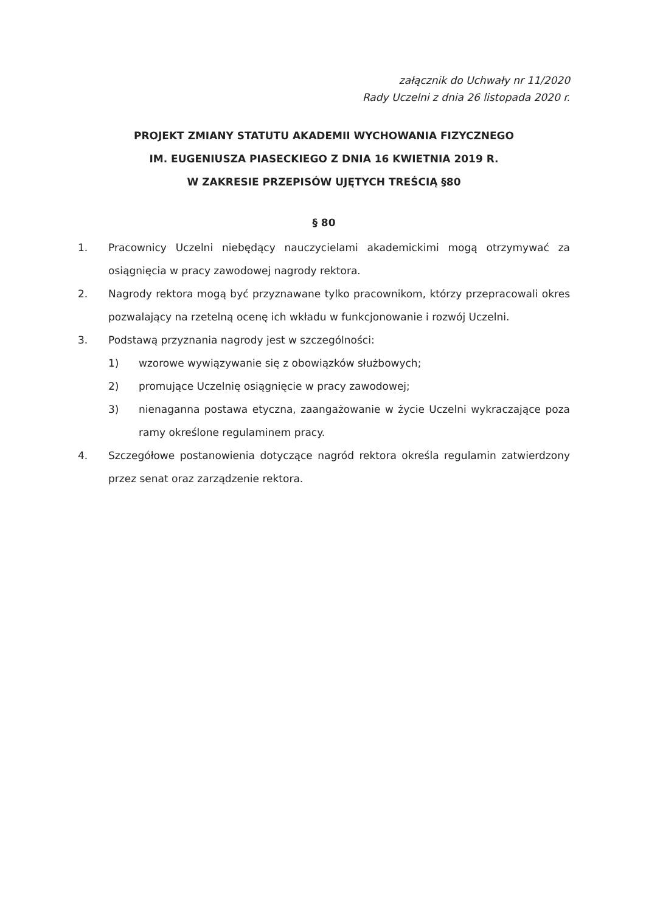załącznik do Uchwały nr 11/2020
Rady Uczelni z dnia 26 listopada 2020 r.
PROJEKT ZMIANY STATUTU AKADEMII WYCHOWANIA FIZYCZNEGO
IM. EUGENIUSZA PIASECKIEGO Z DNIA 16 KWIETNIA 2019 R.
W ZAKRESIE PRZEPISÓW UJĘTYCH TREŚCIĄ §80
§ 80
1. Pracownicy Uczelni niebędący nauczycielami akademickimi mogą otrzymywać za osiągnięcia w pracy zawodowej nagrody rektora.
2. Nagrody rektora mogą być przyznawane tylko pracownikom, którzy przepracowali okres pozwalający na rzetelną ocenę ich wkładu w funkcjonowanie i rozwój Uczelni.
3. Podstawą przyznania nagrody jest w szczególności:
1) wzorowe wywiązywanie się z obowiązków służbowych;
2) promujące Uczelnię osiągnięcie w pracy zawodowej;
3) nienaganna postawa etyczna, zaangażowanie w życie Uczelni wykraczające poza ramy określone regulaminem pracy.
4. Szczegółowe postanowienia dotyczące nagród rektora określa regulamin zatwierdzony przez senat oraz zarządzenie rektora.